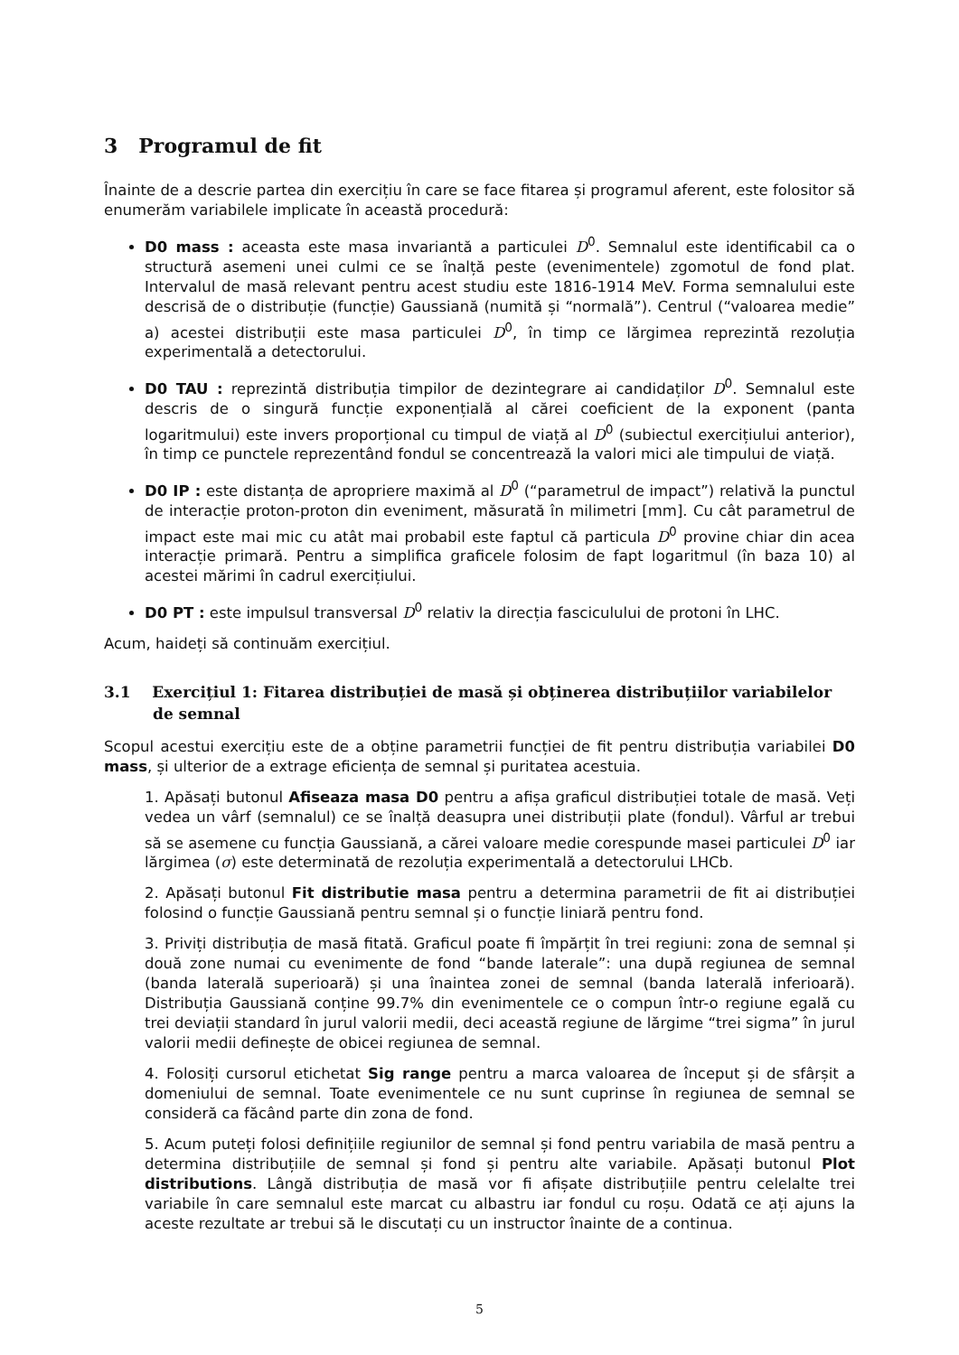3 Programul de fit
Înainte de a descrie partea din exercițiu în care se face fitarea și programul aferent, este folositor să enumerăm variabilele implicate în această procedură:
D0 mass : aceasta este masa invariantă a particulei D<sup>0</sup>. Semnalul este identificabil ca o structură asemeni unei culmi ce se înalță peste (evenimentele) zgomotul de fond plat. Intervalul de masă relevant pentru acest studiu este 1816-1914 MeV. Forma semnalului este descrisă de o distribuție (funcție) Gaussiană (numită și “normală”). Centrul (“valoarea medie” a) acestei distribuții este masa particulei D<sup>0</sup>, în timp ce lărgimea reprezintă rezoluția experimentală a detectorului.
D0 TAU : reprezintă distribuția timpilor de dezintegrare ai candidaților D<sup>0</sup>. Semnalul este descris de o singură funcție exponențială al cărei coeficient de la exponent (panta logaritmului) este invers proporțional cu timpul de viață al D<sup>0</sup> (subiectul exercițiului anterior), în timp ce punctele reprezentând fondul se concentrează la valori mici ale timpului de viață.
D0 IP : este distanța de apropriere maximă al D<sup>0</sup> (“parametrul de impact”) relativă la punctul de interacție proton-proton din eveniment, măsurată în milimetri [mm]. Cu cât parametrul de impact este mai mic cu atât mai probabil este faptul că particula D<sup>0</sup> provine chiar din acea interacție primară. Pentru a simplifica graficele folosim de fapt logaritmul (în baza 10) al acestei mărimi în cadrul exercițiului.
D0 PT : este impulsul transversal D<sup>0</sup> relativ la direcția fasciculului de protoni în LHC.
Acum, haideți să continuăm exercițiul.
3.1 Exercițiul 1: Fitarea distribuției de masă și obținerea distribuțiilor variabilelor de semnal
Scopul acestui exercițiu este de a obține parametrii funcției de fit pentru distribuția variabilei D0 mass, și ulterior de a extrage eficiența de semnal și puritatea acestuia.
1. Apăsați butonul Afiseaza masa D0 pentru a afișa graficul distribuției totale de masă. Veți vedea un vârf (semnalul) ce se înalță deasupra unei distribuții plate (fondul). Vârful ar trebui să se asemene cu funcția Gaussiană, a cărei valoare medie corespunde masei particulei D<sup>0</sup> iar lărgimea (σ) este determinată de rezoluția experimentală a detectorului LHCb.
2. Apăsați butonul Fit distributie masa pentru a determina parametrii de fit ai distribuției folosind o funcție Gaussiană pentru semnal și o funcție liniară pentru fond.
3. Priviți distribuția de masă fitată. Graficul poate fi împărțit în trei regiuni: zona de semnal și două zone numai cu evenimente de fond “bande laterale”: una după regiunea de semnal (banda laterală superioară) și una înaintea zonei de semnal (banda laterală inferioară). Distribuția Gaussiană conține 99.7% din evenimentele ce o compun într-o regiune egală cu trei deviații standard în jurul valorii medii, deci această regiune de lărgime “trei sigma” în jurul valorii medii definește de obicei regiunea de semnal.
4. Folosiți cursorul etichetat Sig range pentru a marca valoarea de început și de sfârșit a domeniului de semnal. Toate evenimentele ce nu sunt cuprinse în regiunea de semnal se consideră ca făcând parte din zona de fond.
5. Acum puteți folosi definițiile regiunilor de semnal și fond pentru variabila de masă pentru a determina distribuțiile de semnal și fond și pentru alte variabile. Apăsați butonul Plot distributions. Lângă distribuția de masă vor fi afișate distribuțiile pentru celelalte trei variabile în care semnalul este marcat cu albastru iar fondul cu roșu. Odată ce ați ajuns la aceste rezultate ar trebui să le discutați cu un instructor înainte de a continua.
5